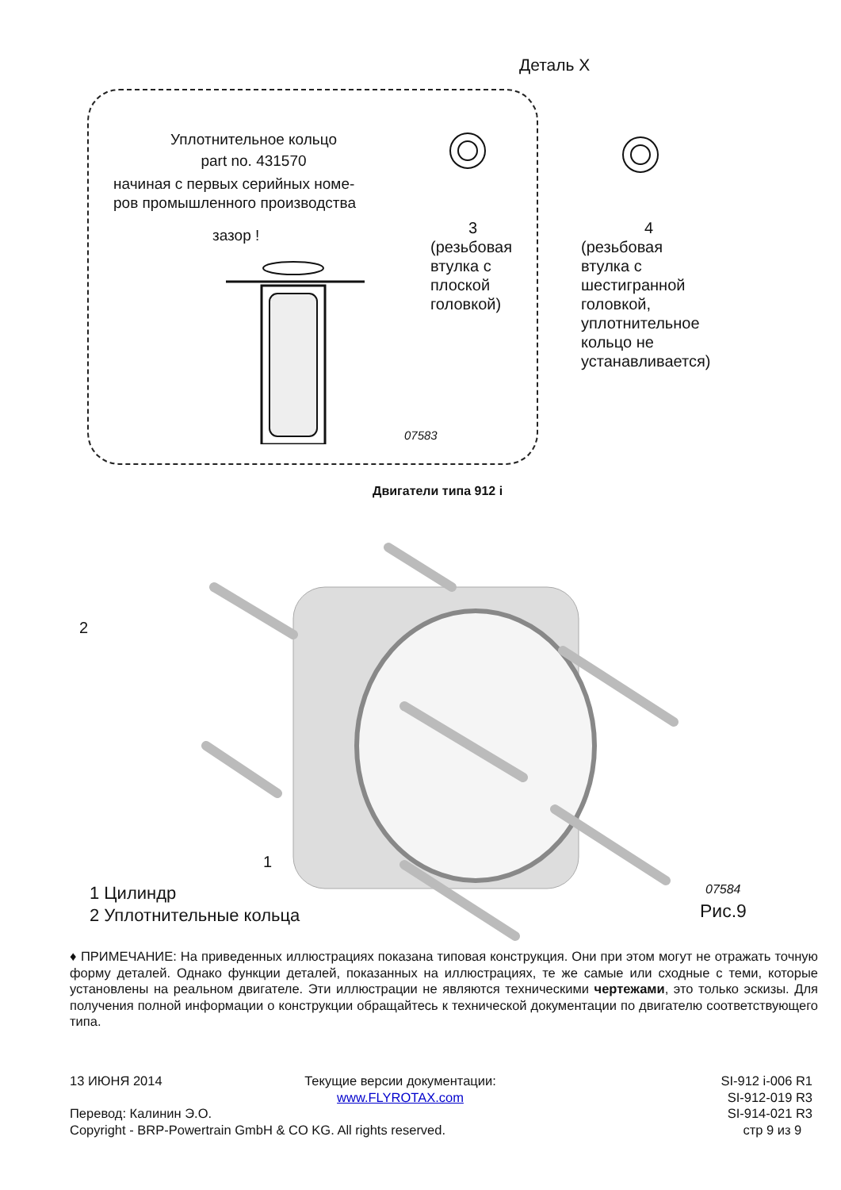Деталь X
Уплотнительное кольцо
part no. 431570
начиная с первых серийных номе-
ров промышленного производства
зазор !
07583
3
(резьбовая
втулка с
плоской
головкой)
4
(резьбовая
втулка с
шестигранной
головкой,
уплотнительное
кольцо не
устанавливается)
Двигатели типа 912 i
2
1
1 Цилиндр
2 Уплотнительные кольца
07584
Рис.9
♦ ПРИМЕЧАНИЕ: На приведенных иллюстрациях показана типовая конструкция. Они при этом могут не отражать точную форму деталей. Однако функции деталей, показанных на иллюстрациях, те же самые или сходные с теми, которые установлены на реальном двигателе. Эти иллюстрации не являются техническими чертежами, это только эскизы. Для получения полной информации о конструкции обращайтесь к технической документации по двигателю соответствующего типа.
13 ИЮНЯ 2014
Перевод: Калинин Э.О.
Copyright - BRP-Powertrain GmbH & CO KG. All rights reserved.
Текущие версии документации:
www.FLYROTAX.com
SI-912 i-006 R1
SI-912-019 R3
SI-914-021 R3
стр 9 из 9